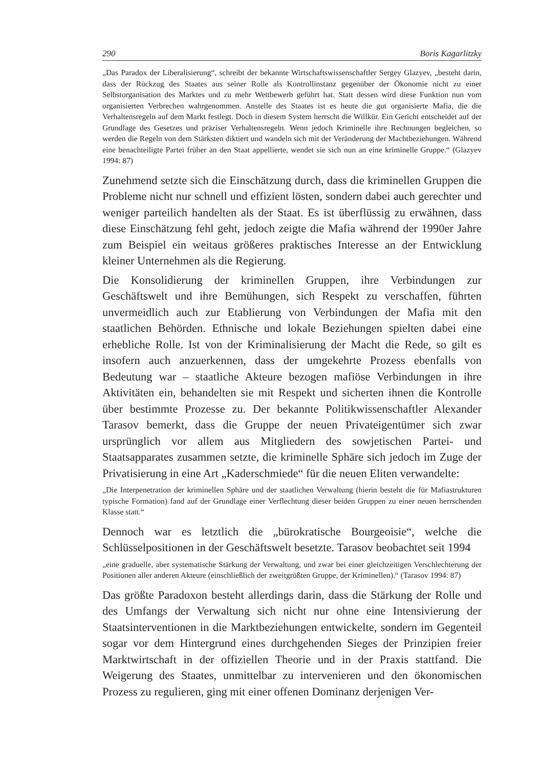290 Boris Kagarlitzky
„Das Paradox der Liberalisierung“, schreibt der bekannte Wirtschaftswissenschaftler Sergey Glazyev, „besteht darin, dass der Rückzug des Staates aus seiner Rolle als Kontrollinstanz gegenüber der Ökonomie nicht zu einer Selbstorganisation des Marktes und zu mehr Wettbewerb geführt hat. Statt dessen wird diese Funktion nun vom organisierten Verbrechen wahrgenommen. Anstelle des Staates ist es heute die gut organisierte Mafia, die die Verhaltensregeln auf dem Markt festlegt. Doch in diesem System herrscht die Willkür. Ein Gericht entscheidet auf der Grundlage des Gesetzes und präziser Verhaltensregeln. Wenn jedoch Kriminelle ihre Rechnungen begleichen, so werden die Regeln von dem Stärksten diktiert und wandeln sich mit der Veränderung der Machtbeziehungen. Während eine benachteiligte Partei früher an den Staat appellierte, wendet sie sich nun an eine kriminelle Gruppe.“ (Glazyev 1994: 87)
Zunehmend setzte sich die Einschätzung durch, dass die kriminellen Gruppen die Probleme nicht nur schnell und effizient lösten, sondern dabei auch gerechter und weniger parteilich handelten als der Staat. Es ist überflüssig zu erwähnen, dass diese Einschätzung fehl geht, jedoch zeigte die Mafia während der 1990er Jahre zum Beispiel ein weitaus größeres praktisches Interesse an der Entwicklung kleiner Unternehmen als die Regierung.
Die Konsolidierung der kriminellen Gruppen, ihre Verbindungen zur Geschäftswelt und ihre Bemühungen, sich Respekt zu verschaffen, führten unvermeidlich auch zur Etablierung von Verbindungen der Mafia mit den staatlichen Behörden. Ethnische und lokale Beziehungen spielten dabei eine erhebliche Rolle. Ist von der Kriminalisierung der Macht die Rede, so gilt es insofern auch anzuerkennen, dass der umgekehrte Prozess ebenfalls von Bedeutung war – staatliche Akteure bezogen mafiöse Verbindungen in ihre Aktivitäten ein, behandelten sie mit Respekt und sicherten ihnen die Kontrolle über bestimmte Prozesse zu. Der bekannte Politikwissenschaftler Alexander Tarasov bemerkt, dass die Gruppe der neuen Privateigentümer sich zwar ursprünglich vor allem aus Mitgliedern des sowjetischen Partei- und Staatsapparates zusammen setzte, die kriminelle Sphäre sich jedoch im Zuge der Privatisierung in eine Art „Kaderschmiede“ für die neuen Eliten verwandelte:
„Die Interpenetration der kriminellen Sphäre und der staatlichen Verwaltung (hierin besteht die für Mafiastrukturen typische Formation) fand auf der Grundlage einer Verflechtung dieser beiden Gruppen zu einer neuen herrschenden Klasse statt.“
Dennoch war es letztlich die „bürokratische Bourgeoisie“, welche die Schlüsselpositionen in der Geschäftswelt besetzte. Tarasov beobachtet seit 1994
„eine graduelle, aber systematische Stärkung der Verwaltung, und zwar bei einer gleichzeitigen Verschlechterung der Positionen aller anderen Akteure (einschließlich der zweitgrößten Gruppe, der Kriminellen).“ (Tarasov 1994: 87)
Das größte Paradoxon besteht allerdings darin, dass die Stärkung der Rolle und des Umfangs der Verwaltung sich nicht nur ohne eine Intensivierung der Staatsinterventionen in die Marktbeziehungen entwickelte, sondern im Gegenteil sogar vor dem Hintergrund eines durchgehenden Sieges der Prinzipien freier Marktwirtschaft in der offiziellen Theorie und in der Praxis stattfand. Die Weigerung des Staates, unmittelbar zu intervenieren und den ökonomischen Prozess zu regulieren, ging mit einer offenen Dominanz derjenigen Ver-